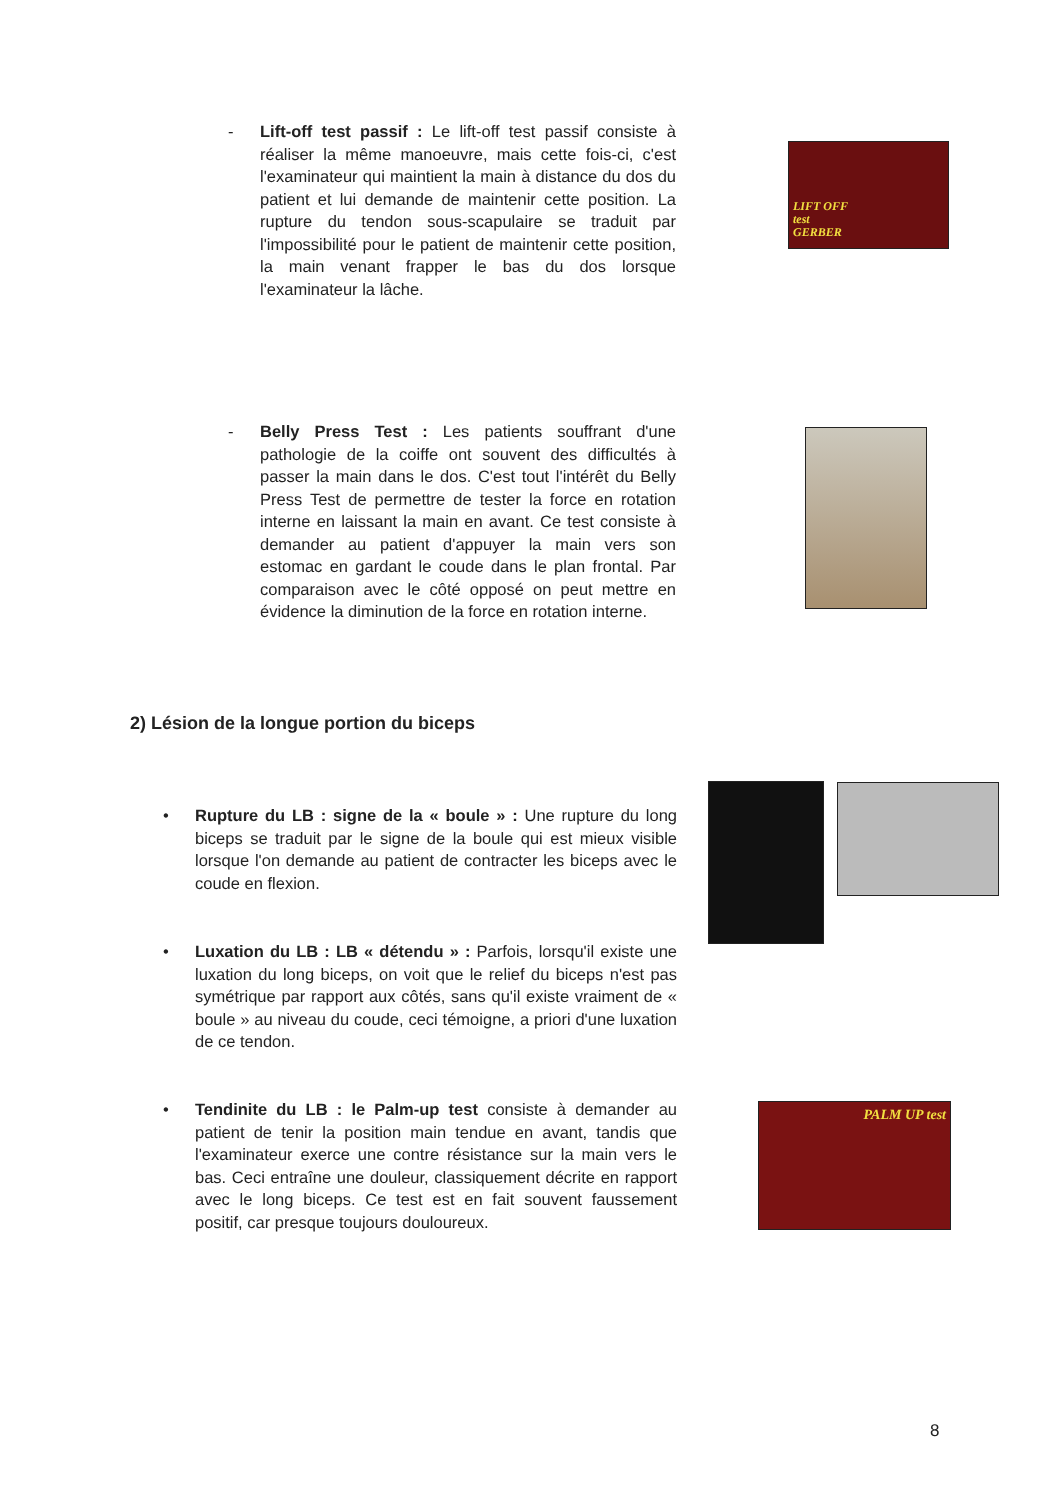- Lift-off test passif : Le lift-off test passif consiste à réaliser la même manoeuvre, mais cette fois-ci, c'est l'examinateur qui maintient la main à distance du dos du patient et lui demande de maintenir cette position. La rupture du tendon sous-scapulaire se traduit par l'impossibilité pour le patient de maintenir cette position, la main venant frapper le bas du dos lorsque l'examinateur la lâche.
LIFT OFF
test
GERBER
- Belly Press Test : Les patients souffrant d'une pathologie de la coiffe ont souvent des difficultés à passer la main dans le dos. C'est tout l'intérêt du Belly Press Test de permettre de tester la force en rotation interne en laissant la main en avant. Ce test consiste à demander au patient d'appuyer la main vers son estomac en gardant le coude dans le plan frontal. Par comparaison avec le côté opposé on peut mettre en évidence la diminution de la force en rotation interne.
2) Lésion de la longue portion du biceps
• Rupture du LB : signe de la « boule » : Une rupture du long biceps se traduit par le signe de la boule qui est mieux visible lorsque l'on demande au patient de contracter les biceps avec le coude en flexion.
• Luxation du LB : LB « détendu » : Parfois, lorsqu'il existe une luxation du long biceps, on voit que le relief du biceps n'est pas symétrique par rapport aux côtés, sans qu'il existe vraiment de « boule » au niveau du coude, ceci témoigne, a priori d'une luxation de ce tendon.
• Tendinite du LB : le Palm-up test consiste à demander au patient de tenir la position main tendue en avant, tandis que l'examinateur exerce une contre résistance sur la main vers le bas. Ceci entraîne une douleur, classiquement décrite en rapport avec le long biceps. Ce test est en fait souvent faussement positif, car presque toujours douloureux.
PALM UP test
8